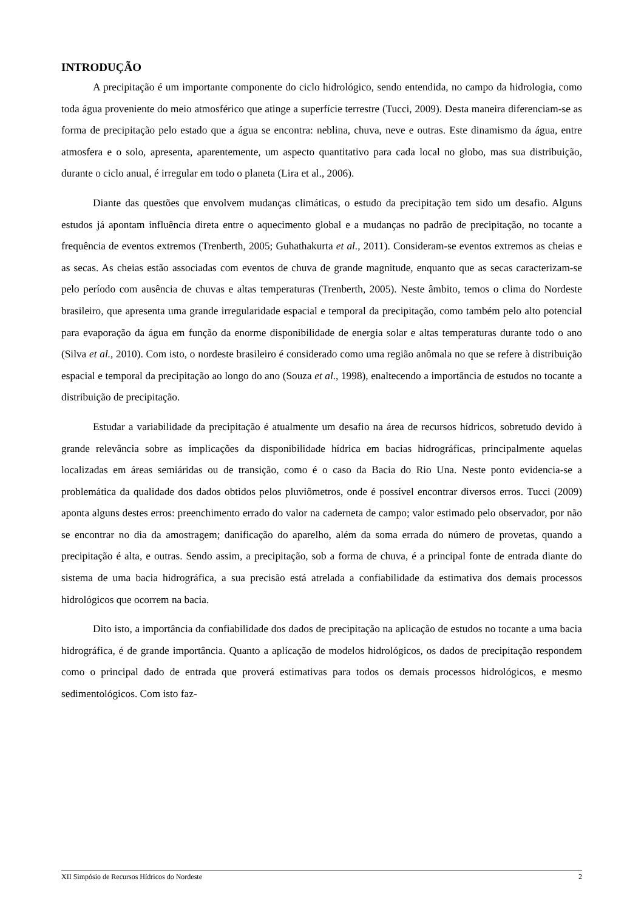INTRODUÇÃO
A precipitação é um importante componente do ciclo hidrológico, sendo entendida, no campo da hidrologia, como toda água proveniente do meio atmosférico que atinge a superfície terrestre (Tucci, 2009). Desta maneira diferenciam-se as forma de precipitação pelo estado que a água se encontra: neblina, chuva, neve e outras. Este dinamismo da água, entre atmosfera e o solo, apresenta, aparentemente, um aspecto quantitativo para cada local no globo, mas sua distribuição, durante o ciclo anual, é irregular em todo o planeta (Lira et al., 2006).
Diante das questões que envolvem mudanças climáticas, o estudo da precipitação tem sido um desafio. Alguns estudos já apontam influência direta entre o aquecimento global e a mudanças no padrão de precipitação, no tocante a frequência de eventos extremos (Trenberth, 2005; Guhathakurta et al., 2011). Consideram-se eventos extremos as cheias e as secas. As cheias estão associadas com eventos de chuva de grande magnitude, enquanto que as secas caracterizam-se pelo período com ausência de chuvas e altas temperaturas (Trenberth, 2005). Neste âmbito, temos o clima do Nordeste brasileiro, que apresenta uma grande irregularidade espacial e temporal da precipitação, como também pelo alto potencial para evaporação da água em função da enorme disponibilidade de energia solar e altas temperaturas durante todo o ano (Silva et al., 2010). Com isto, o nordeste brasileiro é considerado como uma região anômala no que se refere à distribuição espacial e temporal da precipitação ao longo do ano (Souza et al., 1998), enaltecendo a importância de estudos no tocante a distribuição de precipitação.
Estudar a variabilidade da precipitação é atualmente um desafio na área de recursos hídricos, sobretudo devido à grande relevância sobre as implicações da disponibilidade hídrica em bacias hidrográficas, principalmente aquelas localizadas em áreas semiáridas ou de transição, como é o caso da Bacia do Rio Una. Neste ponto evidencia-se a problemática da qualidade dos dados obtidos pelos pluviômetros, onde é possível encontrar diversos erros. Tucci (2009) aponta alguns destes erros: preenchimento errado do valor na caderneta de campo; valor estimado pelo observador, por não se encontrar no dia da amostragem; danificação do aparelho, além da soma errada do número de provetas, quando a precipitação é alta, e outras. Sendo assim, a precipitação, sob a forma de chuva, é a principal fonte de entrada diante do sistema de uma bacia hidrográfica, a sua precisão está atrelada a confiabilidade da estimativa dos demais processos hidrológicos que ocorrem na bacia.
Dito isto, a importância da confiabilidade dos dados de precipitação na aplicação de estudos no tocante a uma bacia hidrográfica, é de grande importância. Quanto a aplicação de modelos hidrológicos, os dados de precipitação respondem como o principal dado de entrada que proverá estimativas para todos os demais processos hidrológicos, e mesmo sedimentológicos. Com isto faz-
XII Simpósio de Recursos Hídricos do Nordeste 2